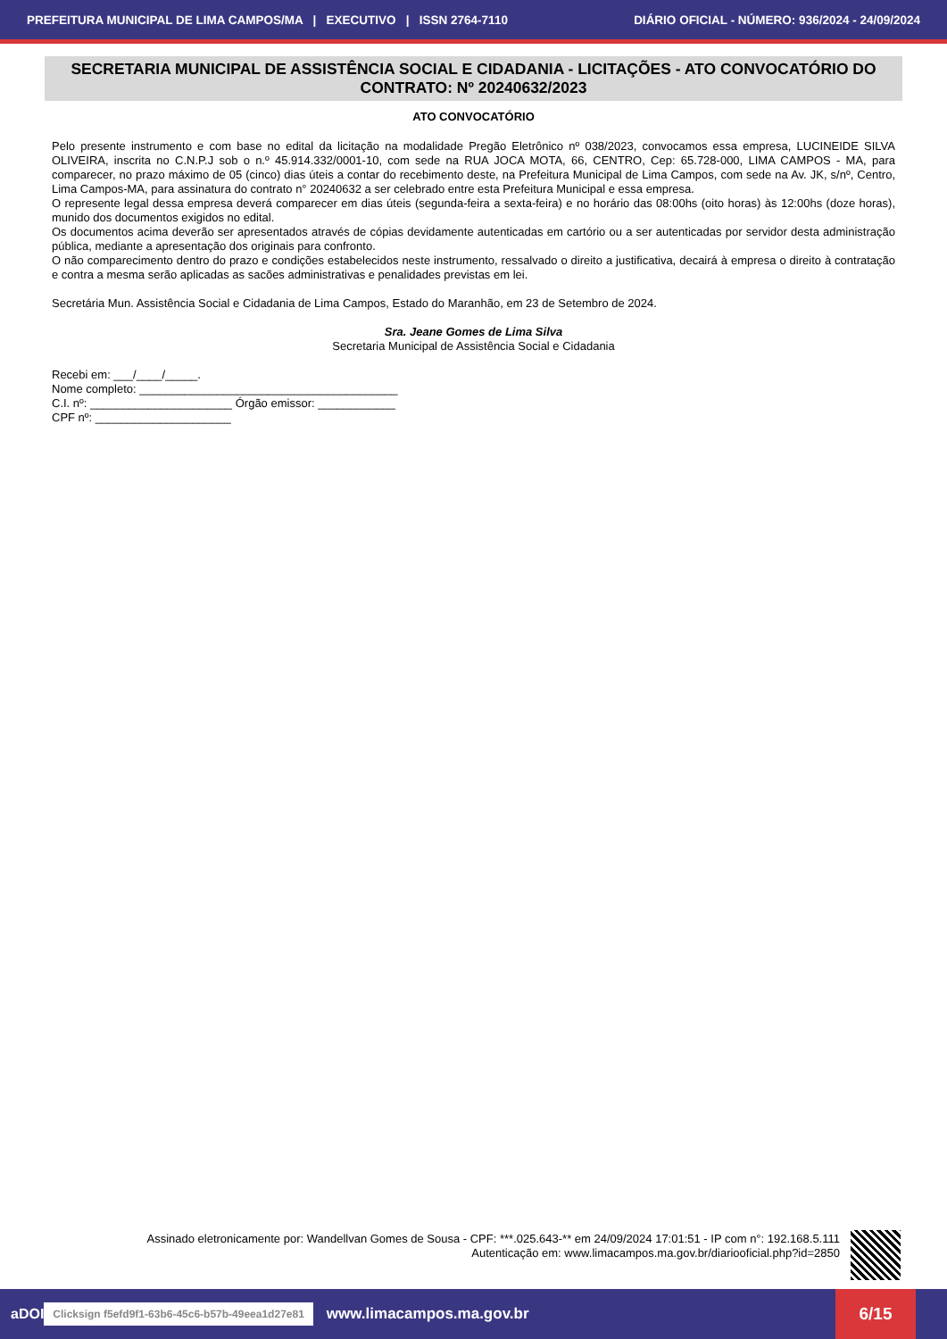PREFEITURA MUNICIPAL DE LIMA CAMPOS/MA | EXECUTIVO | ISSN 2764-7110 DIÁRIO OFICIAL - NÚMERO: 936/2024 - 24/09/2024
SECRETARIA MUNICIPAL DE ASSISTÊNCIA SOCIAL E CIDADANIA - LICITAÇÕES - ATO CONVOCATÓRIO DO CONTRATO: Nº 20240632/2023
ATO CONVOCATÓRIO
Pelo presente instrumento e com base no edital da licitação na modalidade Pregão Eletrônico nº 038/2023, convocamos essa empresa, LUCINEIDE SILVA OLIVEIRA, inscrita no C.N.P.J sob o n.º 45.914.332/0001-10, com sede na RUA JOCA MOTA, 66, CENTRO, Cep: 65.728-000, LIMA CAMPOS - MA, para comparecer, no prazo máximo de 05 (cinco) dias úteis a contar do recebimento deste, na Prefeitura Municipal de Lima Campos, com sede na Av. JK, s/nº, Centro, Lima Campos-MA, para assinatura do contrato n° 20240632 a ser celebrado entre esta Prefeitura Municipal e essa empresa.
O represente legal dessa empresa deverá comparecer em dias úteis (segunda-feira a sexta-feira) e no horário das 08:00hs (oito horas) às 12:00hs (doze horas), munido dos documentos exigidos no edital.
Os documentos acima deverão ser apresentados através de cópias devidamente autenticadas em cartório ou a ser autenticadas por servidor desta administração pública, mediante a apresentação dos originais para confronto.
O não comparecimento dentro do prazo e condições estabelecidos neste instrumento, ressalvado o direito a justificativa, decairá à empresa o direito à contratação e contra a mesma serão aplicadas as sacões administrativas e penalidades previstas em lei.
Secretária Mun. Assistência Social e Cidadania de Lima Campos, Estado do Maranhão, em 23 de Setembro de 2024.
Sra. Jeane Gomes de Lima Silva
Secretaria Municipal de Assistência Social e Cidadania
Recebi em: ___/____/_____.
Nome completo: ________________________________________
C.I. nº: ______________________ Órgão emissor: ____________
CPF nº: _____________________
Assinado eletronicamente por: Wandellvan Gomes de Sousa - CPF: ***.025.643-** em 24/09/2024 17:01:51 - IP com n°: 192.168.5.111
Autenticação em: www.limacampos.ma.gov.br/diariooficial.php?id=2850
aDOI Clicksign f5efd9f1-63b6-45c6-b57b-49eea1d27e81 www.limacampos.ma.gov.br
6/15